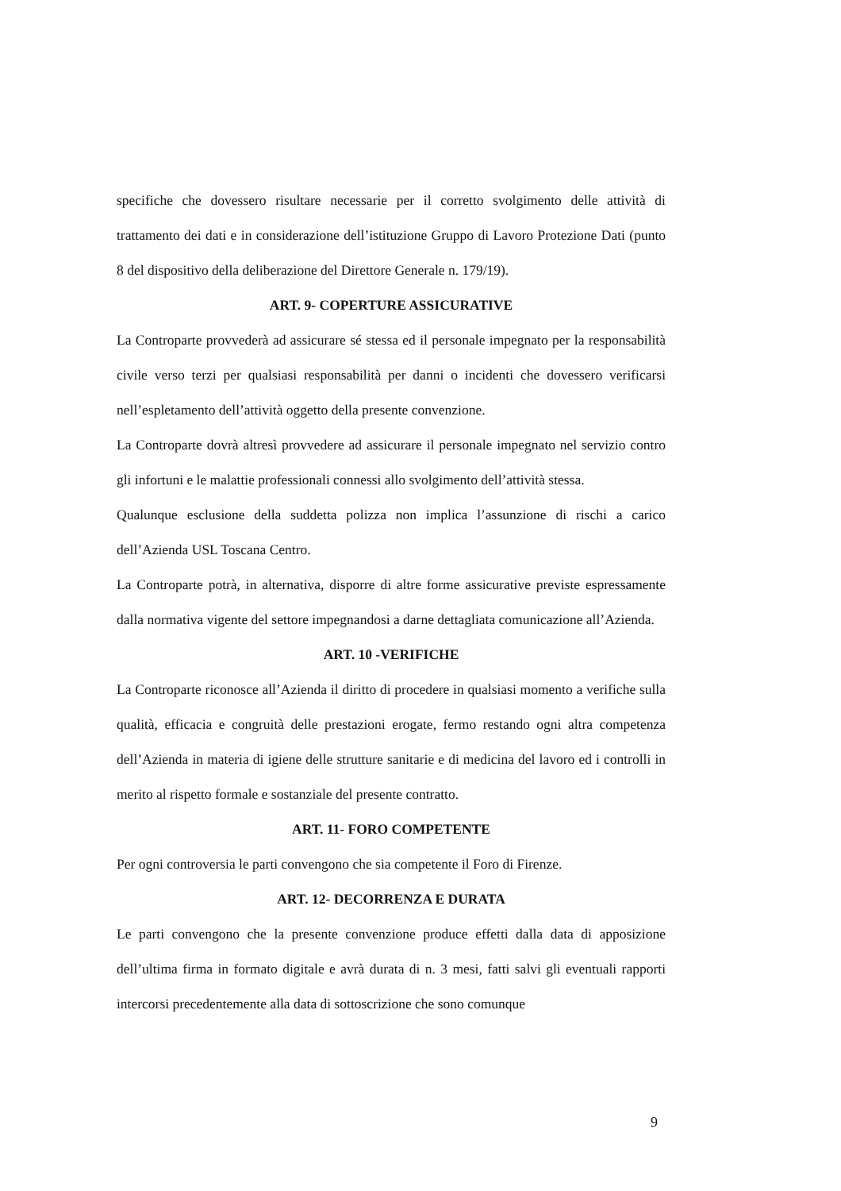specifiche che dovessero risultare necessarie per il corretto svolgimento delle attività di trattamento dei dati e in considerazione dell’istituzione Gruppo di Lavoro Protezione Dati (punto 8 del dispositivo della deliberazione del Direttore Generale n. 179/19).
ART. 9- COPERTURE ASSICURATIVE
La Controparte provvederà ad assicurare sé stessa ed il personale impegnato per la responsabilità civile verso terzi per qualsiasi responsabilità per danni o incidenti che dovessero verificarsi nell’espletamento dell’attività oggetto della presente convenzione.
La Controparte dovrà altresì provvedere ad assicurare il personale impegnato nel servizio contro gli infortuni e le malattie professionali connessi allo svolgimento dell’attività stessa.
Qualunque esclusione della suddetta polizza non implica l’assunzione di rischi a carico dell’Azienda USL Toscana Centro.
La Controparte potrà, in alternativa, disporre di altre forme assicurative previste espressamente dalla normativa vigente del settore impegnandosi a darne dettagliata comunicazione all’Azienda.
ART. 10 -VERIFICHE
La Controparte riconosce all’Azienda il diritto di procedere in qualsiasi momento a verifiche sulla qualità, efficacia e congruità delle prestazioni erogate, fermo restando ogni altra competenza dell’Azienda in materia di igiene delle strutture sanitarie e di medicina del lavoro ed i controlli in merito al rispetto formale e sostanziale del presente contratto.
ART. 11- FORO COMPETENTE
Per ogni controversia le parti convengono che sia competente il Foro di Firenze.
ART. 12- DECORRENZA E DURATA
Le parti convengono che la presente convenzione produce effetti dalla data di apposizione dell’ultima firma in formato digitale e avrà durata di n. 3 mesi, fatti salvi gli eventuali rapporti intercorsi precedentemente alla data di sottoscrizione che sono comunque
9